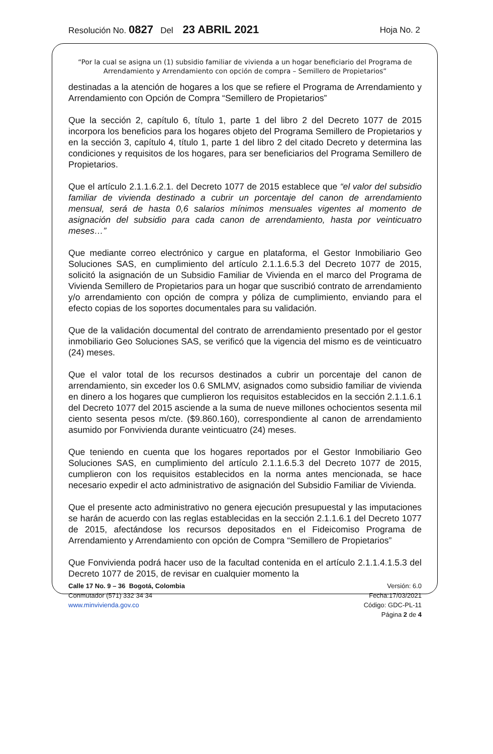Resolución No. 0827 Del 23 ABRIL 2021 Hoja No. 2
“Por la cual se asigna un (1) subsidio familiar de vivienda a un hogar beneficiario del Programa de Arrendamiento y Arrendamiento con opción de compra – Semillero de Propietarios”
destinadas a la atención de hogares a los que se refiere el Programa de Arrendamiento y Arrendamiento con Opción de Compra “Semillero de Propietarios”
Que la sección 2, capítulo 6, título 1, parte 1 del libro 2 del Decreto 1077 de 2015 incorpora los beneficios para los hogares objeto del Programa Semillero de Propietarios y en la sección 3, capítulo 4, título 1, parte 1 del libro 2 del citado Decreto y determina las condiciones y requisitos de los hogares, para ser beneficiarios del Programa Semillero de Propietarios.
Que el artículo 2.1.1.6.2.1. del Decreto 1077 de 2015 establece que “el valor del subsidio familiar de vivienda destinado a cubrir un porcentaje del canon de arrendamiento mensual, será de hasta 0,6 salarios mínimos mensuales vigentes al momento de asignación del subsidio para cada canon de arrendamiento, hasta por veinticuatro meses…”
Que mediante correo electrónico y cargue en plataforma, el Gestor Inmobiliario Geo Soluciones SAS, en cumplimiento del artículo 2.1.1.6.5.3 del Decreto 1077 de 2015, solicitó la asignación de un Subsidio Familiar de Vivienda en el marco del Programa de Vivienda Semillero de Propietarios para un hogar que suscribió contrato de arrendamiento y/o arrendamiento con opción de compra y póliza de cumplimiento, enviando para el efecto copias de los soportes documentales para su validación.
Que de la validación documental del contrato de arrendamiento presentado por el gestor inmobiliario Geo Soluciones SAS, se verificó que la vigencia del mismo es de veinticuatro (24) meses.
Que el valor total de los recursos destinados a cubrir un porcentaje del canon de arrendamiento, sin exceder los 0.6 SMLMV, asignados como subsidio familiar de vivienda en dinero a los hogares que cumplieron los requisitos establecidos en la sección 2.1.1.6.1 del Decreto 1077 del 2015 asciende a la suma de nueve millones ochocientos sesenta mil ciento sesenta pesos m/cte. ($9.860.160), correspondiente al canon de arrendamiento asumido por Fonvivienda durante veinticuatro (24) meses.
Que teniendo en cuenta que los hogares reportados por el Gestor Inmobiliario Geo Soluciones SAS, en cumplimiento del artículo 2.1.1.6.5.3 del Decreto 1077 de 2015, cumplieron con los requisitos establecidos en la norma antes mencionada, se hace necesario expedir el acto administrativo de asignación del Subsidio Familiar de Vivienda.
Que el presente acto administrativo no genera ejecución presupuestal y las imputaciones se harán de acuerdo con las reglas establecidas en la sección 2.1.1.6.1 del Decreto 1077 de 2015, afectándose los recursos depositados en el Fideicomiso Programa de Arrendamiento y Arrendamiento con opción de Compra “Semillero de Propietarios”
Que Fonvivienda podrá hacer uso de la facultad contenida en el artículo 2.1.1.4.1.5.3 del Decreto 1077 de 2015, de revisar en cualquier momento la
Calle 17 No. 9 – 36 Bogotá, Colombia
Conmutador (571) 332 34 34
www.minvivienda.gov.co
Versión: 6.0
Fecha:17/03/2021
Código: GDC-PL-11
Página 2 de 4